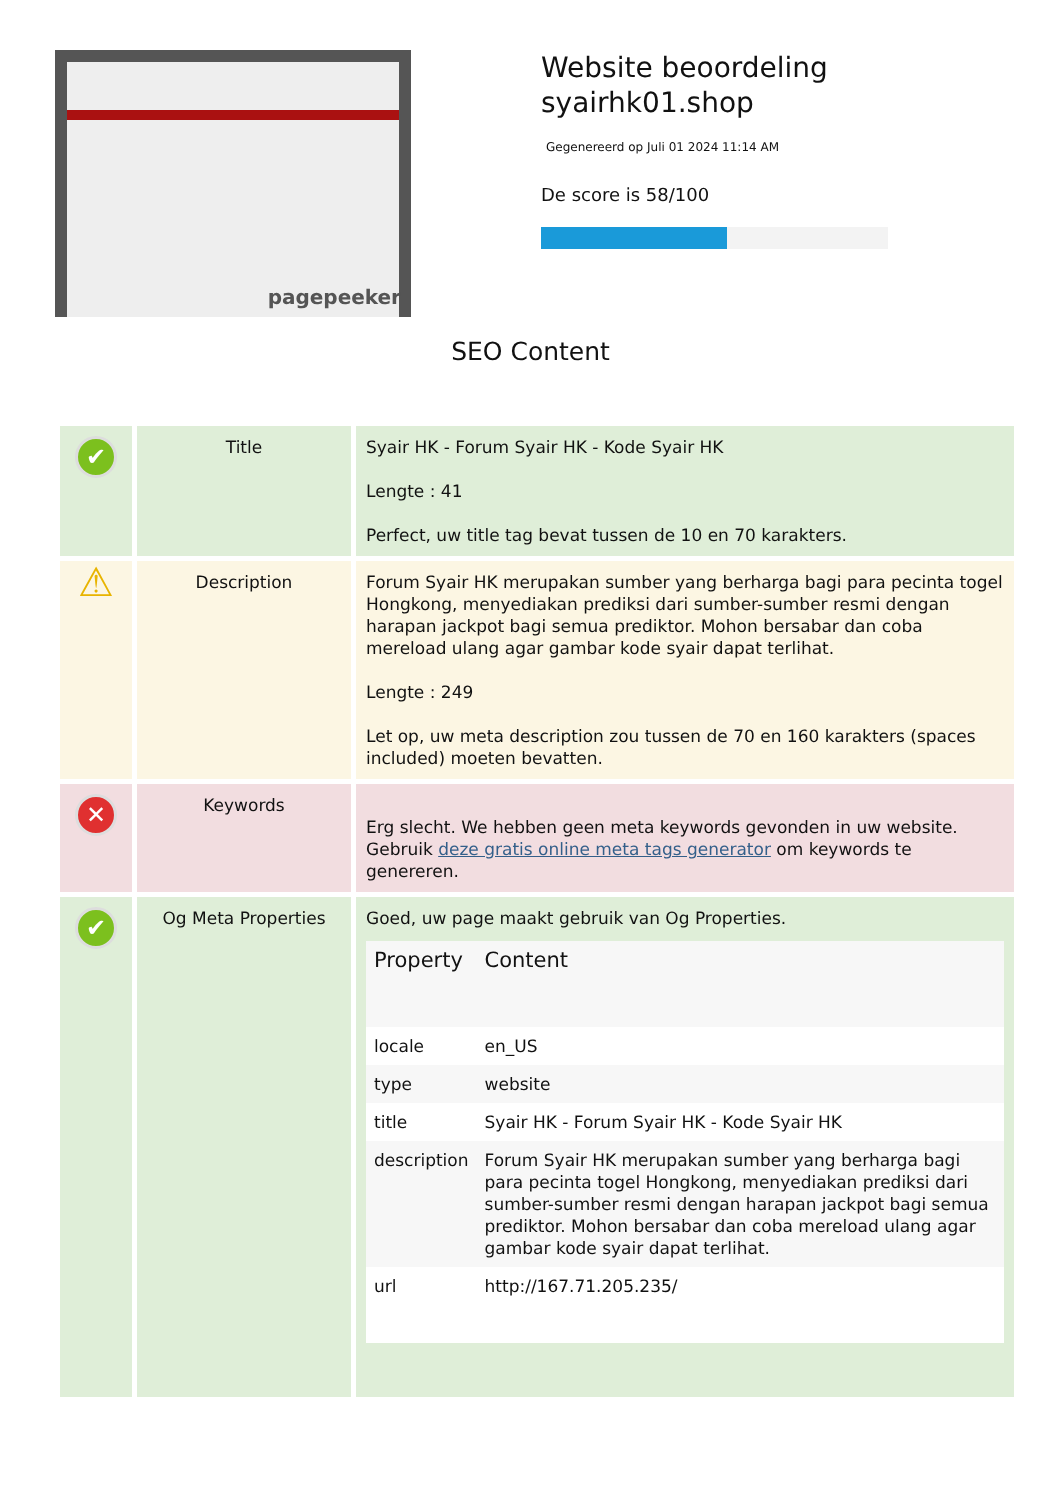pagepeeker
Website beoordeling
syairhk01.shop
Gegenereerd op Juli 01 2024 11:14 AM
De score is 58/100
SEO Content
| ✔ | Title | Syair HK - Forum Syair HK - Kode Syair HK Lengte : 41 Perfect, uw title tag bevat tussen de 10 en 70 karakters. |
| ⚠ | Description | Forum Syair HK merupakan sumber yang berharga bagi para pecinta togel Hongkong, menyediakan prediksi dari sumber-sumber resmi dengan harapan jackpot bagi semua prediktor. Mohon bersabar dan coba mereload ulang agar gambar kode syair dapat terlihat. Lengte : 249 Let op, uw meta description zou tussen de 70 en 160 karakters (spaces included) moeten bevatten. |
| ✕ | Keywords | Erg slecht. We hebben geen meta keywords gevonden in uw website. Gebruik deze gratis online meta tags generator om keywords te genereren. |
| ✔ | Og Meta Properties | Goed, uw page maakt gebruik van Og Properties. / Property / Content / / --- / --- / / locale / en_US / / type / website / / title / Syair HK - Forum Syair HK - Kode Syair HK / / description / Forum Syair HK merupakan sumber yang berharga bagi para pecinta togel Hongkong, menyediakan prediksi dari sumber-sumber resmi dengan harapan jackpot bagi semua prediktor. Mohon bersabar dan coba mereload ulang agar gambar kode syair dapat terlihat. / / url / http://167.71.205.235/ / |